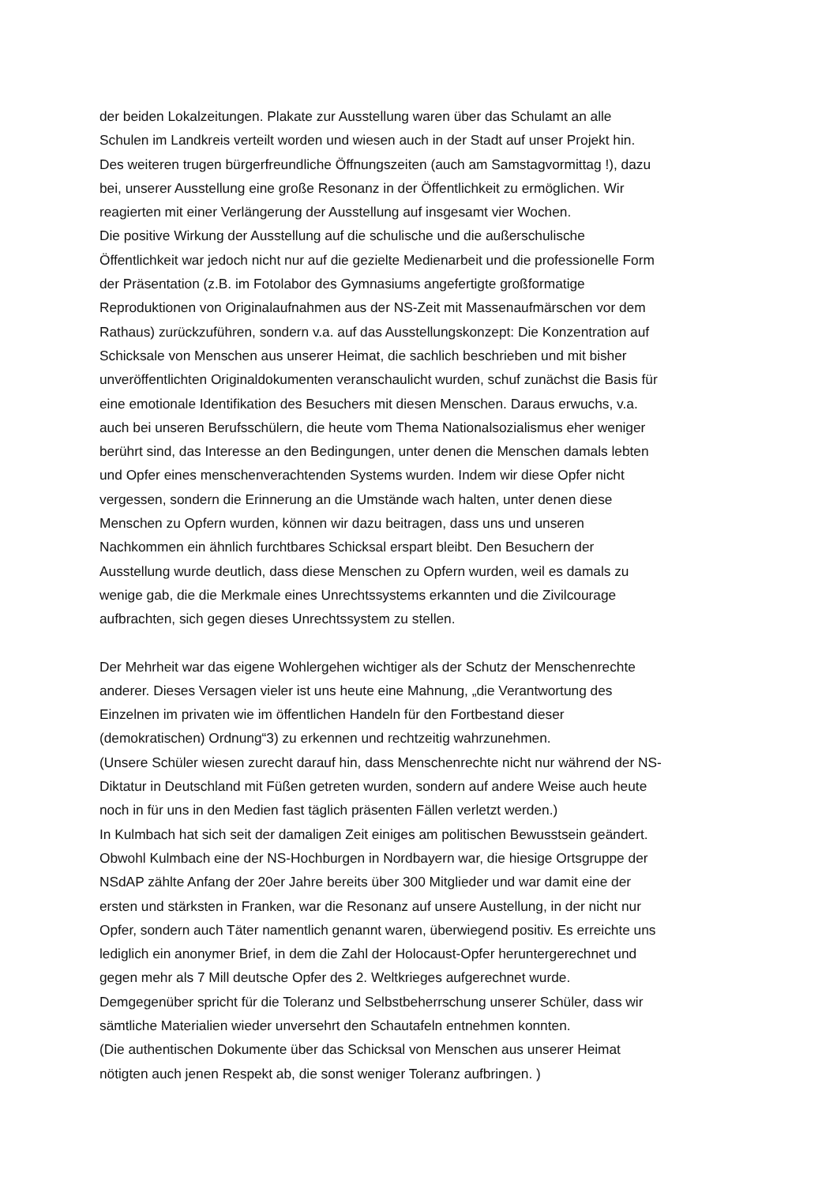der beiden Lokalzeitungen. Plakate zur Ausstellung waren über das Schulamt an alle
Schulen im Landkreis verteilt worden und wiesen auch in der Stadt auf unser Projekt hin.
Des weiteren trugen bürgerfreundliche Öffnungszeiten (auch am Samstagvormittag !), dazu
bei, unserer Ausstellung eine große Resonanz in der Öffentlichkeit zu ermöglichen. Wir
reagierten mit einer Verlängerung der Ausstellung auf insgesamt vier Wochen.
Die positive Wirkung der Ausstellung auf die schulische und die außerschulische
Öffentlichkeit war jedoch nicht nur auf die gezielte Medienarbeit und die professionelle Form
der Präsentation (z.B. im Fotolabor des Gymnasiums angefertigte großformatige
Reproduktionen von Originalaufnahmen aus der NS-Zeit mit Massenaufmärschen vor dem
Rathaus) zurückzuführen, sondern v.a. auf das Ausstellungskonzept: Die Konzentration auf
Schicksale von Menschen aus unserer Heimat, die sachlich beschrieben und mit bisher
unveröffentlichten Originaldokumenten veranschaulicht wurden, schuf zunächst die Basis für
eine emotionale Identifikation des Besuchers mit diesen Menschen. Daraus erwuchs, v.a.
auch bei unseren Berufsschülern, die heute vom Thema Nationalsozialismus eher weniger
berührt sind, das Interesse an den Bedingungen, unter denen die Menschen damals lebten
und Opfer eines menschenverachtenden Systems wurden. Indem wir diese Opfer nicht
vergessen, sondern die Erinnerung an die Umstände wach halten, unter denen diese
Menschen zu Opfern wurden, können wir dazu beitragen, dass uns und unseren
Nachkommen ein ähnlich furchtbares Schicksal erspart bleibt. Den Besuchern der
Ausstellung wurde deutlich, dass diese Menschen zu Opfern wurden, weil es damals zu
wenige gab, die die Merkmale eines Unrechtssystems erkannten und die Zivilcourage
aufbrachten, sich gegen dieses Unrechtssystem zu stellen.
Der Mehrheit war das eigene Wohlergehen wichtiger als der Schutz der Menschenrechte
anderer. Dieses Versagen vieler ist uns heute eine Mahnung, „die Verantwortung des
Einzelnen im privaten wie im öffentlichen Handeln für den Fortbestand dieser
(demokratischen) Ordnung“3) zu erkennen und rechtzeitig wahrzunehmen.
(Unsere Schüler wiesen zurecht darauf hin, dass Menschenrechte nicht nur während der NS-
Diktatur in Deutschland mit Füßen getreten wurden, sondern auf andere Weise auch heute
noch in für uns in den Medien fast täglich präsenten Fällen verletzt werden.)
In Kulmbach hat sich seit der damaligen Zeit einiges am politischen Bewusstsein geändert.
Obwohl Kulmbach eine der NS-Hochburgen in Nordbayern war, die hiesige Ortsgruppe der
NSdAP zählte Anfang der 20er Jahre bereits über 300 Mitglieder und war damit eine der
ersten und stärksten in Franken, war die Resonanz auf unsere Austellung, in der nicht nur
Opfer, sondern auch Täter namentlich genannt waren, überwiegend positiv. Es erreichte uns
lediglich ein anonymer Brief, in dem die Zahl der Holocaust-Opfer heruntergerechnet und
gegen mehr als 7 Mill deutsche Opfer des 2. Weltkrieges aufgerechnet wurde.
Demgegenüber spricht für die Toleranz und Selbstbeherrschung unserer Schüler, dass wir
sämtliche Materialien wieder unversehrt den Schautafeln entnehmen konnten.
(Die authentischen Dokumente über das Schicksal von Menschen aus unserer Heimat
nötigten auch jenen Respekt ab, die sonst weniger Toleranz aufbringen. )